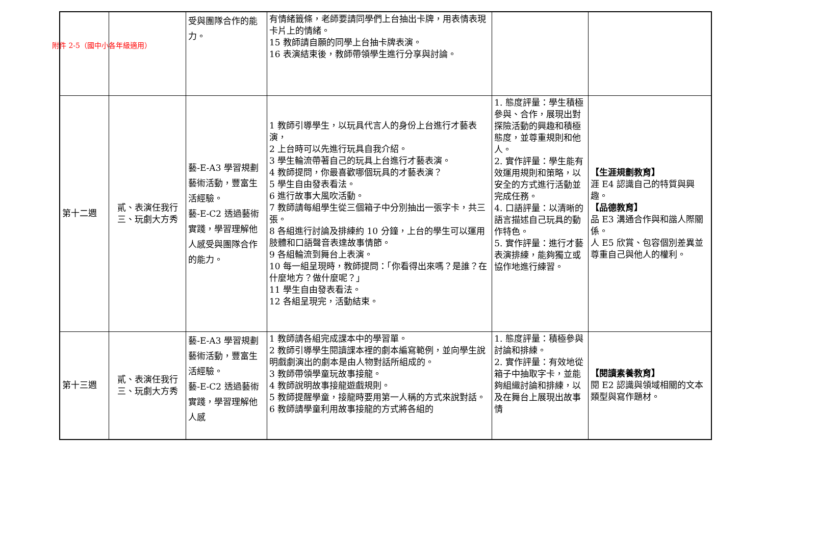附件 2-5（國中小各年級適用）
| | | 受與團隊合作的能力。 | 有情緒籤條，老師要請同學們上台抽出卡牌，用表情表現卡片上的情緒。 15 教師請自願的同學上台抽卡牌表演。 16 表演結束後，教師帶領學生進行分享與討論。 | | |
| 第十二週 | 貳、表演任我行 三、玩劇大方秀 | 藝-E-A3 學習規劃藝術活動，豐富生活經驗。 藝-E-C2 透過藝術實踐，學習理解他人感受與團隊合作的能力。 | 1 教師引導學生，以玩具代言人的身份上台進行才藝表演， 2 上台時可以先進行玩具自我介紹。 3 學生輪流帶著自己的玩具上台進行才藝表演。 4 教師提問，你最喜歡哪個玩具的才藝表演？ 5 學生自由發表看法。 6 進行故事大風吹活動。 7 教師請每組學生從三個箱子中分別抽出一張字卡，共三張。 8 各組進行討論及排練約 10 分鐘，上台的學生可以運用肢體和口語聲音表達故事情節。 9 各組輪流到舞台上表演。 10 每一組呈現時，教師提問：「你看得出來嗎？是誰？在什麼地方？做什麼呢？」 11 學生自由發表看法。 12 各組呈現完，活動結束。 | 1. 態度評量：學生積極參與、合作，展現出對探險活動的興趣和積極態度，並尊重規則和他人。 2. 實作評量：學生能有效運用規則和策略，以安全的方式進行活動並完成任務。 4. 口語評量：以清晰的語言描述自己玩具的動作特色。 5. 實作評量：進行才藝表演排練，能夠獨立或協作地進行練習。 | 【生涯規劃教育】 涯 E4 認識自己的特質與興趣。 【品德教育】 品 E3 溝通合作與和諧人際關係。 人 E5 欣賞、包容個別差異並尊重自己與他人的權利。 |
| 第十三週 | 貳、表演任我行 三、玩劇大方秀 | 藝-E-A3 學習規劃藝術活動，豐富生活經驗。 藝-E-C2 透過藝術實踐，學習理解他人感 | 1 教師請各組完成課本中的學習單。 2 教師引導學生閱讀課本裡的劇本編寫範例，並向學生說明戲劇演出的劇本是由人物對話所組成的。 3 教師帶領學童玩故事接龍。 4 教師說明故事接龍遊戲規則。 5 教師提醒學童，接龍時要用第一人稱的方式來說對話。 6 教師請學童利用故事接龍的方式將各組的 | 1. 態度評量：積極參與討論和排練。 2. 實作評量：有效地從箱子中抽取字卡，並能夠組織討論和排練，以及在舞台上展現出故事情 | 【閱讀素養教育】 閱 E2 認識與領域相關的文本類型與寫作題材。 |